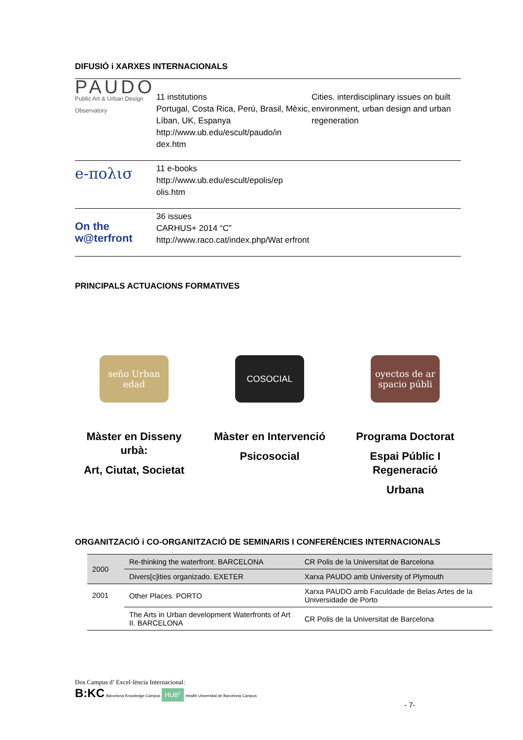DIFUSIÓ i XARXES INTERNACIONALS
| PAUDO Public Art & Urban Design Observatory | 11 institutions Portugal, Costa Rica, Perú, Brasil, Mèxic, Líban, UK, Espanya http://www.ub.edu/escult/paudo/in dex.htm | Cities. interdisciplinary issues on built environment, urban design and urban regeneration |
| e-πολισ | 11 e-books http://www.ub.edu/escult/epolis/ep olis.htm | |
| On the w@terfront | 36 issues CARHUS+ 2014 “C” http://www.raco.cat/index.php/Wat erfront | |
PRINCIPALS ACTUACIONS FORMATIVES
seño Urban edad
Màster en Disseny urbà:
Art, Ciutat, Societat
COSOCIAL
Màster en Intervenció
Psicosocial
oyectos de ar spacio públi
Programa Doctorat
Espai Públic I Regeneració
Urbana
ORGANITZACIÓ i CO-ORGANITZACIÓ DE SEMINARIS I CONFERÈNCIES INTERNACIONALS
| 2000 | Re-thinking the waterfront. BARCELONA | CR Polis de la Universitat de Barcelona |
| | Divers[c]ities organizado. EXETER | Xarxa PAUDO amb University of Plymouth |
| 2001 | Other Places. PORTO | Xarxa PAUDO amb Faculdade de Belas Artes de la Universidade de Porto |
| | The Arts in Urban development Waterfronts of Art II. BARCELONA | CR Polis de la Universitat de Barcelona |
Dos Campus d’ Excel·lència Internacional:
B:KC Barcelona Knowledge Campus HUB<sup>c</sup> Health Universitat de Barcelona Campus
- 7-